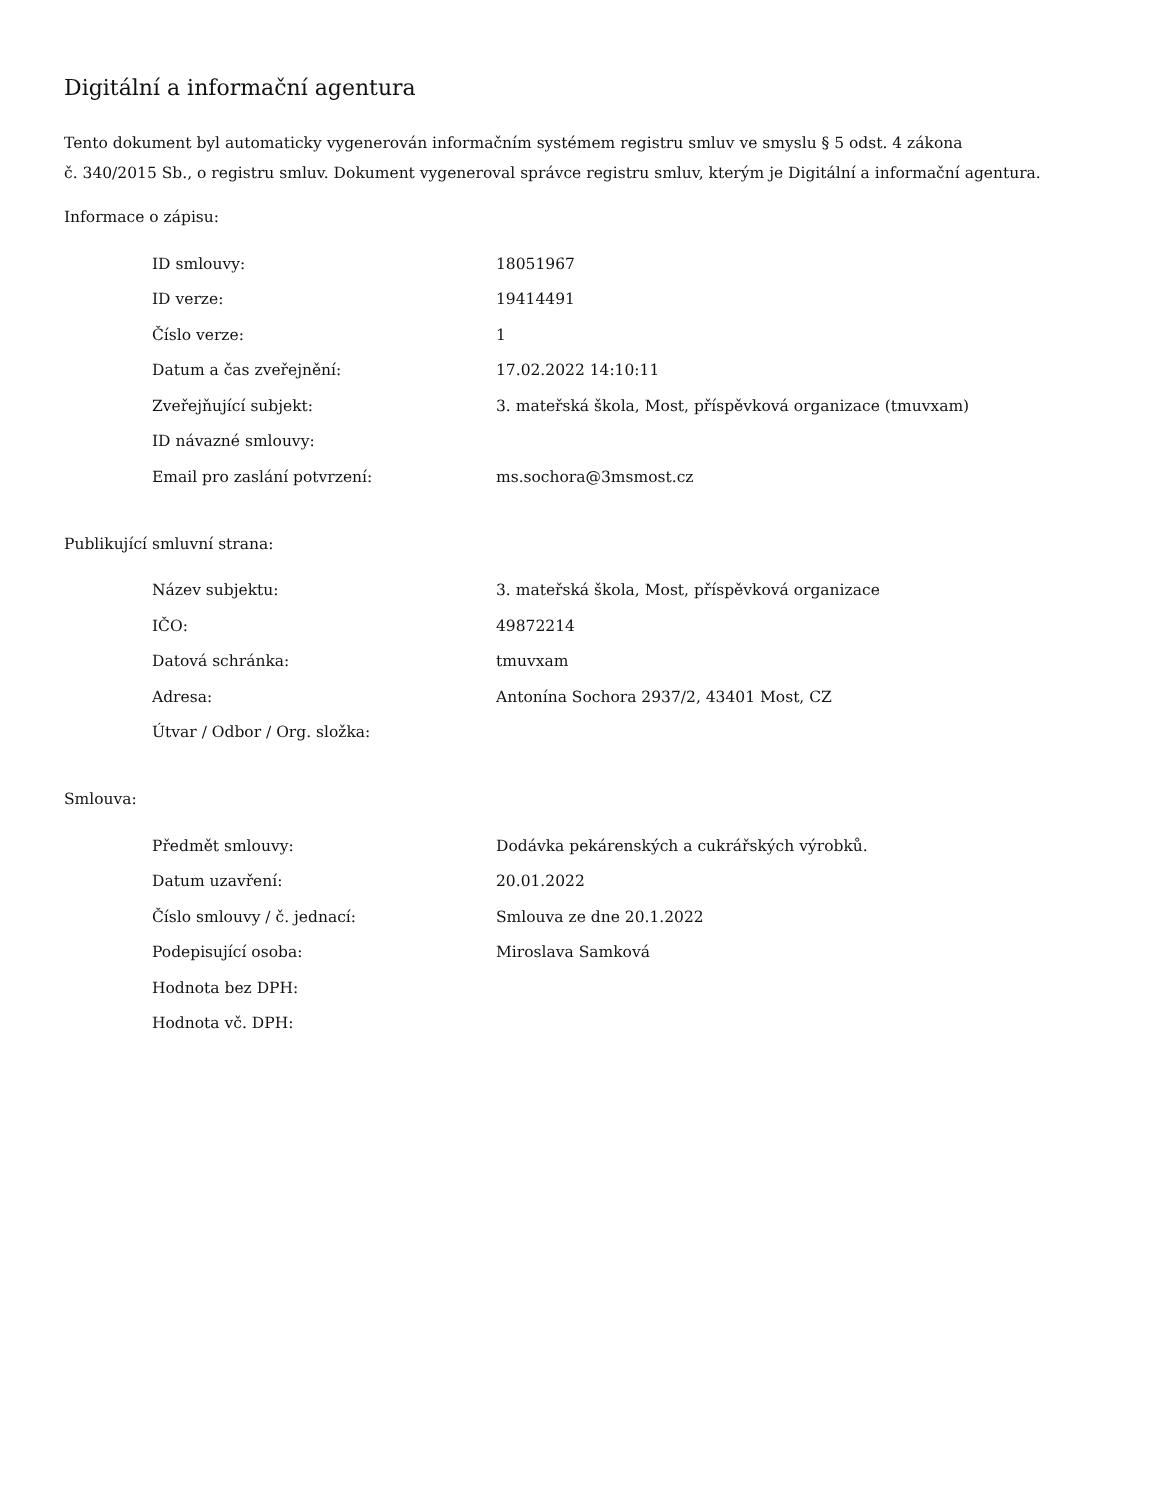Digitální a informační agentura
Tento dokument byl automaticky vygenerován informačním systémem registru smluv ve smyslu § 5 odst. 4 zákona
č. 340/2015 Sb., o registru smluv. Dokument vygeneroval správce registru smluv, kterým je Digitální a informační agentura.
Informace o zápisu:
| ID smlouvy: | 18051967 |
| ID verze: | 19414491 |
| Číslo verze: | 1 |
| Datum a čas zveřejnění: | 17.02.2022 14:10:11 |
| Zveřejňující subjekt: | 3. mateřská škola, Most, příspěvková organizace (tmuvxam) |
| ID návazné smlouvy: | |
| Email pro zaslání potvrzení: | ms.sochora@3msmost.cz |
Publikující smluvní strana:
| Název subjektu: | 3. mateřská škola, Most, příspěvková organizace |
| IČO: | 49872214 |
| Datová schránka: | tmuvxam |
| Adresa: | Antonína Sochora 2937/2, 43401 Most, CZ |
| Útvar / Odbor / Org. složka: | |
Smlouva:
| Předmět smlouvy: | Dodávka pekárenských a cukrářských výrobků. |
| Datum uzavření: | 20.01.2022 |
| Číslo smlouvy / č. jednací: | Smlouva ze dne 20.1.2022 |
| Podepisující osoba: | Miroslava Samková |
| Hodnota bez DPH: | |
| Hodnota vč. DPH: | |